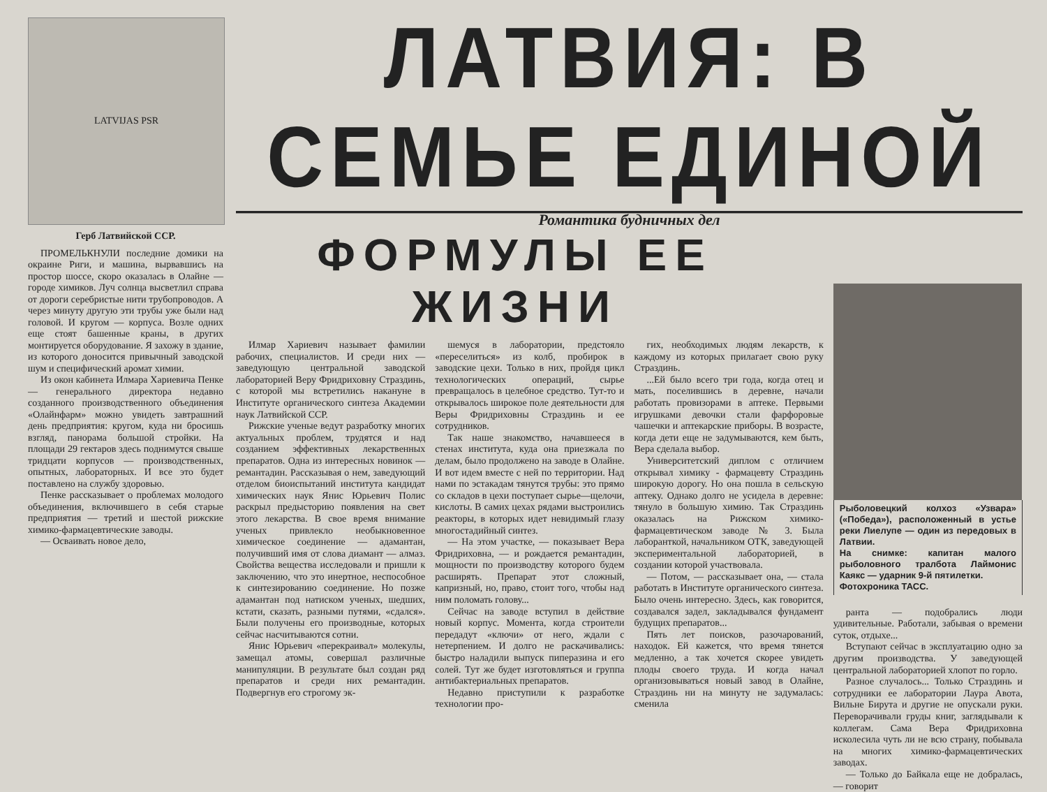LATVIJAS PSR
Герб Латвийской ССР.
ПРОМЕЛЬКНУЛИ последние домики на окраине Риги, и машина, вырвавшись на простор шоссе, скоро оказалась в Олайне — городе химиков. Луч солнца высветлил справа от дороги серебристые нити трубопроводов. А через минуту другую эти трубы уже были над головой. И кругом — корпуса. Возле одних еще стоят башенные краны, в других монтируется оборудование. Я захожу в здание, из которого доносится привычный заводской шум и специфический аромат химии.
Из окон кабинета Илмара Хариевича Пенке — генерального директора недавно созданного производственного объединения «Олайнфарм» можно увидеть завтрашний день предприятия: кругом, куда ни бросишь взгляд, панорама большой стройки. На площади 29 гектаров здесь поднимутся свыше тридцати корпусов — производственных, опытных, лабораторных. И все это будет поставлено на службу здоровью.
Пенке рассказывает о проблемах молодого объединения, включившего в себя старые предприятия — третий и шестой рижские химико-фармацевтические заводы.
— Осваивать новое дело,
ЛАТВИЯ: В СЕМЬЕ ЕДИНОЙ
Романтика будничных дел
ФОРМУЛЫ ЕЕ ЖИЗНИ
Илмар Хариевич называет фамилии рабочих, специалистов. И среди них — заведующую центральной заводской лабораторией Веру Фридриховну Страздинь, с которой мы встретились накануне в Институте органического синтеза Академии наук Латвийской ССР.
Рижские ученые ведут разработку многих актуальных проблем, трудятся и над созданием эффективных лекарственных препаратов. Одна из интересных новинок — ремантадин. Рассказывая о нем, заведующий отделом биоиспытаний института кандидат химических наук Янис Юрьевич Полис раскрыл предысторию появления на свет этого лекарства. В свое время внимание ученых привлекло необыкновенное химическое соединение — адамантан, получивший имя от слова диамант — алмаз. Свойства вещества исследовали и пришли к заключению, что это инертное, неспособное к синтезированию соединение. Но позже адамантан под натиском ученых, шедших, кстати, сказать, разными путями, «сдался». Были получены его производные, которых сейчас насчитываются сотни.
Янис Юрьевич «перекраивал» молекулы, замещал атомы, совершал различные манипуляции. В результате был создан ряд препаратов и среди них ремантадин. Подвергнув его строгому эк-
шемуся в лаборатории, предстояло «переселиться» из колб, пробирок в заводские цехи. Только в них, пройдя цикл технологических операций, сырье превращалось в целебное средство. Тут-то и открывалось широкое поле деятельности для Веры Фридриховны Страздинь и ее сотрудников.
Так наше знакомство, начавшееся в стенах института, куда она приезжала по делам, было продолжено на заводе в Олайне. И вот идем вместе с ней по территории. Над нами по эстакадам тянутся трубы: это прямо со складов в цехи поступает сырье—щелочи, кислоты. В самих цехах рядами выстроились реакторы, в которых идет невидимый глазу многостадийный синтез.
— На этом участке, — показывает Вера Фридриховна, — и рождается ремантадин, мощности по производству которого будем расширять. Препарат этот сложный, капризный, но, право, стоит того, чтобы над ним поломать голову...
Сейчас на заводе вступил в действие новый корпус. Момента, когда строители передадут «ключи» от него, ждали с нетерпением. И долго не раскачивались: быстро наладили выпуск пиперазина и его солей. Тут же будет изготовляться и группа антибактериальных препаратов.
Недавно приступили к разработке технологии про-
гих, необходимых людям лекарств, к каждому из которых прилагает свою руку Страздинь.
...Ей было всего три года, когда отец и мать, поселившись в деревне, начали работать провизорами в аптеке. Первыми игрушками девочки стали фарфоровые чашечки и аптекарские приборы. В возрасте, когда дети еще не задумываются, кем быть, Вера сделала выбор.
Университетский диплом с отличием открывал химику - фармацевту Страздинь широкую дорогу. Но она пошла в сельскую аптеку. Однако долго не усидела в деревне: тянуло в большую химию. Так Страздинь оказалась на Рижском химико-фармацевтическом заводе № 3. Была лаборанткой, начальником ОТК, заведующей экспериментальной лабораторией, в создании которой участвовала.
— Потом, — рассказывает она, — стала работать в Институте органического синтеза. Было очень интересно. Здесь, как говорится, создавался задел, закладывался фундамент будущих препаратов...
Пять лет поисков, разочарований, находок. Ей кажется, что время тянется медленно, а так хочется скорее увидеть плоды своего труда. И когда начал организовываться новый завод в Олайне, Страздинь ни на минуту не задумалась: сменила
Рыболовецкий колхоз «Узвара» («Победа»), расположенный в устье реки Лиелупе — один из передовых в Латвии.
На снимке: капитан малого рыболовного тралбота Лаймонис Каякс — ударник 9-й пятилетки.
Фотохроника ТАСС.
ранта — подобрались люди удивительные. Работали, забывая о времени суток, отдыхе...
Вступают сейчас в эксплуатацию одно за другим производства. У заведующей центральной лабораторией хлопот по горло.
Разное случалось... Только Страздинь и сотрудники ее лаборатории Лаура Авота, Вильне Бирута и другие не опускали руки. Переворачивали груды книг, заглядывали к коллегам. Сама Вера Фридриховна исколесила чуть ли не всю страну, побывала на многих химико-фармацевтических заводах.
— Только до Байкала еще не добралась, — говорит